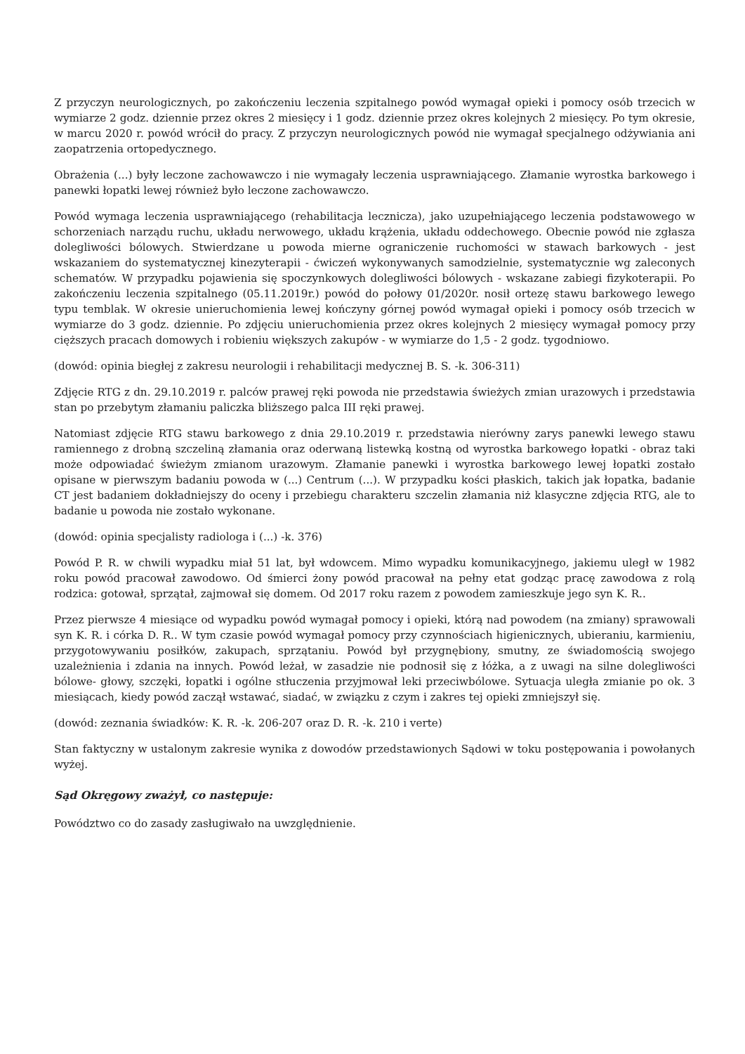Z przyczyn neurologicznych, po zakończeniu leczenia szpitalnego powód wymagał opieki i pomocy osób trzecich w wymiarze 2 godz. dziennie przez okres 2 miesięcy i 1 godz. dziennie przez okres kolejnych 2 miesięcy. Po tym okresie, w marcu 2020 r. powód wrócił do pracy. Z przyczyn neurologicznych powód nie wymagał specjalnego odżywiania ani zaopatrzenia ortopedycznego.
Obrażenia (...) były leczone zachowawczo i nie wymagały leczenia usprawniającego. Złamanie wyrostka barkowego i panewki łopatki lewej również było leczone zachowawczo.
Powód wymaga leczenia usprawniającego (rehabilitacja lecznicza), jako uzupełniającego leczenia podstawowego w schorzeniach narządu ruchu, układu nerwowego, układu krążenia, układu oddechowego. Obecnie powód nie zgłasza dolegliwości bólowych. Stwierdzane u powoda mierne ograniczenie ruchomości w stawach barkowych - jest wskazaniem do systematycznej kinezyterapii - ćwiczeń wykonywanych samodzielnie, systematycznie wg zaleconych schematów. W przypadku pojawienia się spoczynkowych dolegliwości bólowych - wskazane zabiegi fizykoterapii. Po zakończeniu leczenia szpitalnego (05.11.2019r.) powód do połowy 01/2020r. nosił ortezę stawu barkowego lewego typu temblak. W okresie unieruchomienia lewej kończyny górnej powód wymagał opieki i pomocy osób trzecich w wymiarze do 3 godz. dziennie. Po zdjęciu unieruchomienia przez okres kolejnych 2 miesięcy wymagał pomocy przy cięższych pracach domowych i robieniu większych zakupów - w wymiarze do 1,5 - 2 godz. tygodniowo.
(dowód: opinia biegłej z zakresu neurologii i rehabilitacji medycznej B. S. -k. 306-311)
Zdjęcie RTG z dn. 29.10.2019 r. palców prawej ręki powoda nie przedstawia świeżych zmian urazowych i przedstawia stan po przebytym złamaniu paliczka bliższego palca III ręki prawej.
Natomiast zdjęcie RTG stawu barkowego z dnia 29.10.2019 r. przedstawia nierówny zarys panewki lewego stawu ramiennego z drobną szczeliną złamania oraz oderwaną listewką kostną od wyrostka barkowego łopatki - obraz taki może odpowiadać świeżym zmianom urazowym. Złamanie panewki i wyrostka barkowego lewej łopatki zostało opisane w pierwszym badaniu powoda w (...) Centrum (...). W przypadku kości płaskich, takich jak łopatka, badanie CT jest badaniem dokładniejszy do oceny i przebiegu charakteru szczelin złamania niż klasyczne zdjęcia RTG, ale to badanie u powoda nie zostało wykonane.
(dowód: opinia specjalisty radiologa i (...) -k. 376)
Powód P. R. w chwili wypadku miał 51 lat, był wdowcem. Mimo wypadku komunikacyjnego, jakiemu uległ w 1982 roku powód pracował zawodowo. Od śmierci żony powód pracował na pełny etat godząc pracę zawodowa z rolą rodzica: gotował, sprzątał, zajmował się domem. Od 2017 roku razem z powodem zamieszkuje jego syn K. R..
Przez pierwsze 4 miesiące od wypadku powód wymagał pomocy i opieki, którą nad powodem (na zmiany) sprawowali syn K. R. i córka D. R.. W tym czasie powód wymagał pomocy przy czynnościach higienicznych, ubieraniu, karmieniu, przygotowywaniu posiłków, zakupach, sprzątaniu. Powód był przygnębiony, smutny, ze świadomością swojego uzależnienia i zdania na innych. Powód leżał, w zasadzie nie podnosił się z łóżka, a z uwagi na silne dolegliwości bólowe- głowy, szczęki, łopatki i ogólne stłuczenia przyjmował leki przeciwbólowe. Sytuacja uległa zmianie po ok. 3 miesiącach, kiedy powód zaczął wstawać, siadać, w związku z czym i zakres tej opieki zmniejszył się.
(dowód: zeznania świadków: K. R. -k. 206-207 oraz D. R. -k. 210 i verte)
Stan faktyczny w ustalonym zakresie wynika z dowodów przedstawionych Sądowi w toku postępowania i powołanych wyżej.
Sąd Okręgowy zważył, co następuje:
Powództwo co do zasady zasługiwało na uwzględnienie.